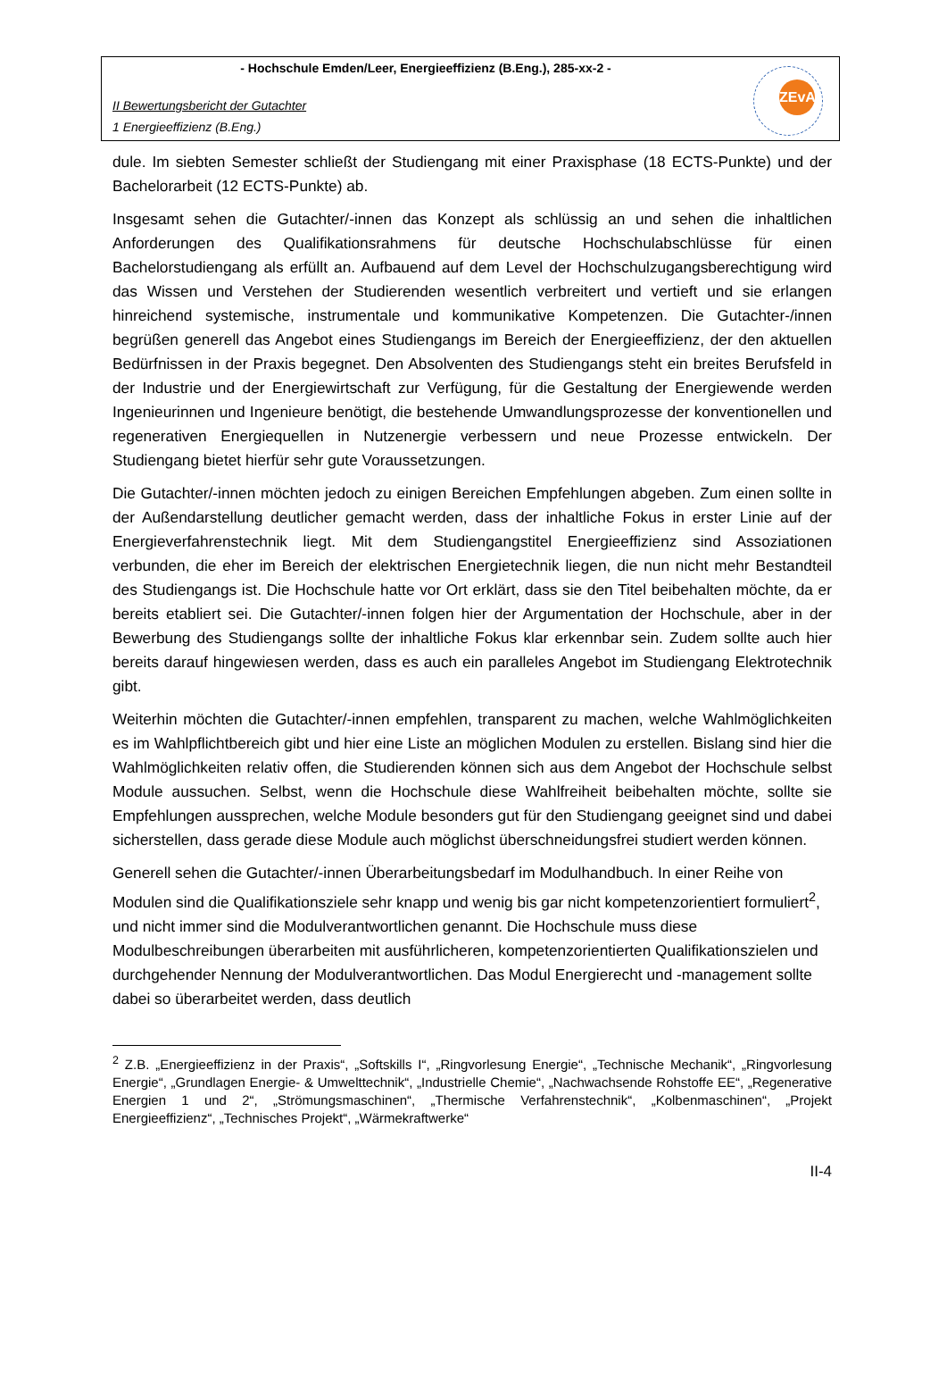- Hochschule Emden/Leer, Energieeffizienz (B.Eng.), 285-xx-2 -
II Bewertungsbericht der Gutachter
1 Energieeffizienz (B.Eng.)
ZEvA
dule. Im siebten Semester schließt der Studiengang mit einer Praxisphase (18 ECTS-Punkte) und der Bachelorarbeit (12 ECTS-Punkte) ab.
Insgesamt sehen die Gutachter/-innen das Konzept als schlüssig an und sehen die inhaltlichen Anforderungen des Qualifikationsrahmens für deutsche Hochschulabschlüsse für einen Bachelorstudiengang als erfüllt an. Aufbauend auf dem Level der Hochschulzugangsberechtigung wird das Wissen und Verstehen der Studierenden wesentlich verbreitert und vertieft und sie erlangen hinreichend systemische, instrumentale und kommunikative Kompetenzen. Die Gutachter-/innen begrüßen generell das Angebot eines Studiengangs im Bereich der Energieeffizienz, der den aktuellen Bedürfnissen in der Praxis begegnet. Den Absolventen des Studiengangs steht ein breites Berufsfeld in der Industrie und der Energiewirtschaft zur Verfügung, für die Gestaltung der Energiewende werden Ingenieurinnen und Ingenieure benötigt, die bestehende Umwandlungsprozesse der konventionellen und regenerativen Energiequellen in Nutzenergie verbessern und neue Prozesse entwickeln. Der Studiengang bietet hierfür sehr gute Voraussetzungen.
Die Gutachter/-innen möchten jedoch zu einigen Bereichen Empfehlungen abgeben. Zum einen sollte in der Außendarstellung deutlicher gemacht werden, dass der inhaltliche Fokus in erster Linie auf der Energieverfahrenstechnik liegt. Mit dem Studiengangstitel Energieeffizienz sind Assoziationen verbunden, die eher im Bereich der elektrischen Energietechnik liegen, die nun nicht mehr Bestandteil des Studiengangs ist. Die Hochschule hatte vor Ort erklärt, dass sie den Titel beibehalten möchte, da er bereits etabliert sei. Die Gutachter/-innen folgen hier der Argumentation der Hochschule, aber in der Bewerbung des Studiengangs sollte der inhaltliche Fokus klar erkennbar sein. Zudem sollte auch hier bereits darauf hingewiesen werden, dass es auch ein paralleles Angebot im Studiengang Elektrotechnik gibt.
Weiterhin möchten die Gutachter/-innen empfehlen, transparent zu machen, welche Wahlmöglichkeiten es im Wahlpflichtbereich gibt und hier eine Liste an möglichen Modulen zu erstellen. Bislang sind hier die Wahlmöglichkeiten relativ offen, die Studierenden können sich aus dem Angebot der Hochschule selbst Module aussuchen. Selbst, wenn die Hochschule diese Wahlfreiheit beibehalten möchte, sollte sie Empfehlungen aussprechen, welche Module besonders gut für den Studiengang geeignet sind und dabei sicherstellen, dass gerade diese Module auch möglichst überschneidungsfrei studiert werden können.
Generell sehen die Gutachter/-innen Überarbeitungsbedarf im Modulhandbuch. In einer Reihe von Modulen sind die Qualifikationsziele sehr knapp und wenig bis gar nicht kompetenzorientiert formuliert<sup>2</sup>, und nicht immer sind die Modulverantwortlichen genannt. Die Hochschule muss diese Modulbeschreibungen überarbeiten mit ausführlicheren, kompetenzorientierten Qualifikationszielen und durchgehender Nennung der Modulverantwortlichen. Das Modul Energierecht und -management sollte dabei so überarbeitet werden, dass deutlich
<sup>2</sup> Z.B. „Energieeffizienz in der Praxis“, „Softskills I“, „Ringvorlesung Energie“, „Technische Mechanik“, „Ringvorlesung Energie“, „Grundlagen Energie- & Umwelttechnik“, „Industrielle Chemie“, „Nachwachsende Rohstoffe EE“, „Regenerative Energien 1 und 2“, „Strömungsmaschinen“, „Thermische Verfahrenstechnik“, „Kolbenmaschinen“, „Projekt Energieeffizienz“, „Technisches Projekt“, „Wärmekraftwerke“
II-4